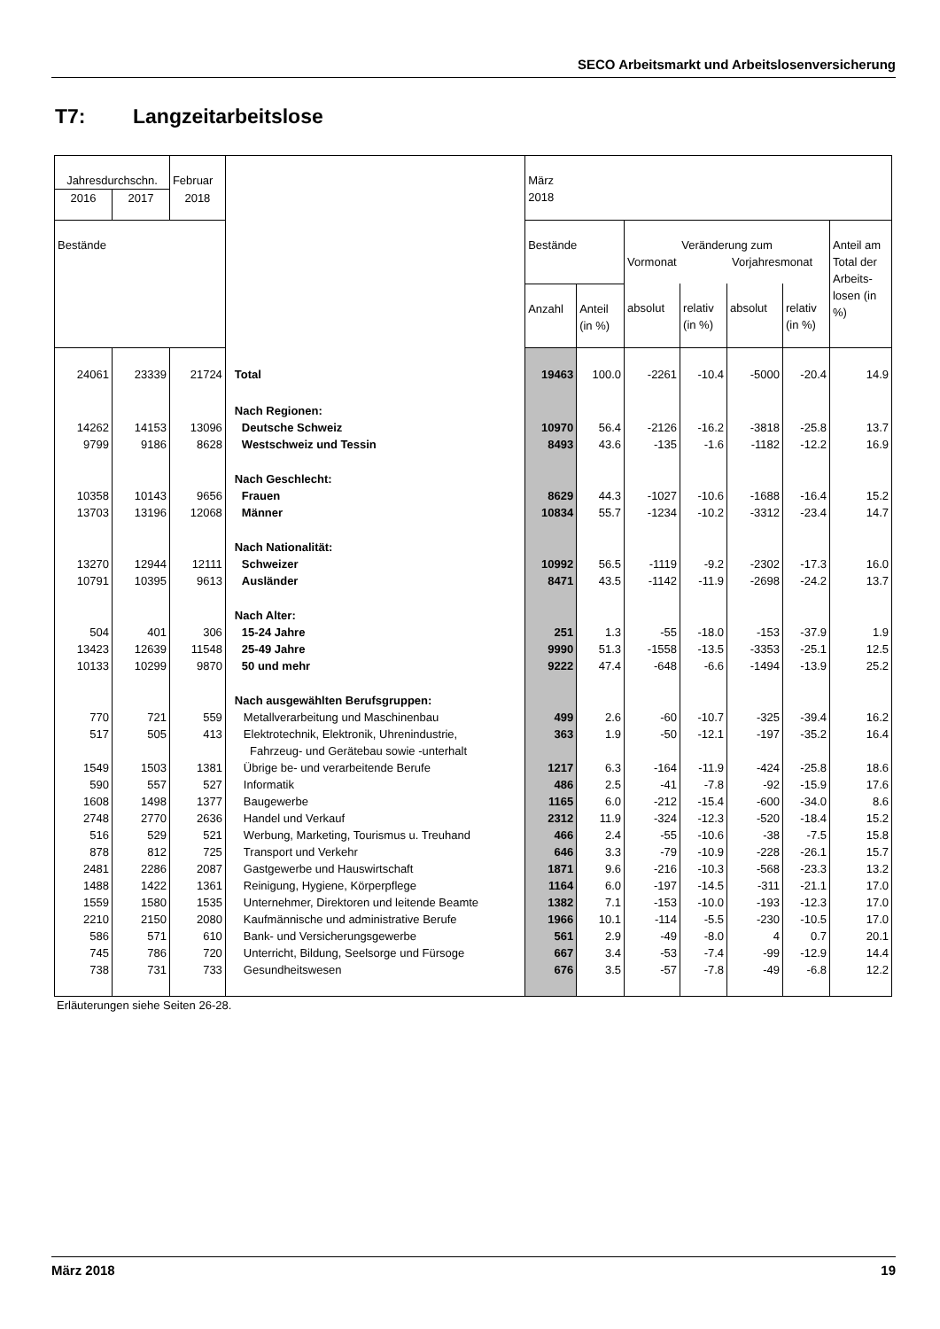SECO Arbeitsmarkt und Arbeitslosenversicherung
T7: Langzeitarbeitslose
| Jahresdurchschn. | | Februar | | März 2018 | | | | | | |
| 2016 | 2017 | 2018 | | | | | | | | |
| Bestände | | | | Bestände | | Veränderung zum Vormonat Vorjahresmonat | | | | Anteil am Total der Arbeits-losen (in %) |
| | | | | Anzahl | Anteil (in %) | absolut | relativ (in %) | absolut | relativ (in %) | |
| 24061 | 23339 | 21724 | Total | 19463 | 100.0 | -2261 | -10.4 | -5000 | -20.4 | 14.9 |
| | | | Nach Regionen: | | | | | | | |
| 14262 | 14153 | 13096 | Deutsche Schweiz | 10970 | 56.4 | -2126 | -16.2 | -3818 | -25.8 | 13.7 |
| 9799 | 9186 | 8628 | Westschweiz und Tessin | 8493 | 43.6 | -135 | -1.6 | -1182 | -12.2 | 16.9 |
| | | | Nach Geschlecht: | | | | | | | |
| 10358 | 10143 | 9656 | Frauen | 8629 | 44.3 | -1027 | -10.6 | -1688 | -16.4 | 15.2 |
| 13703 | 13196 | 12068 | Männer | 10834 | 55.7 | -1234 | -10.2 | -3312 | -23.4 | 14.7 |
| | | | Nach Nationalität: | | | | | | | |
| 13270 | 12944 | 12111 | Schweizer | 10992 | 56.5 | -1119 | -9.2 | -2302 | -17.3 | 16.0 |
| 10791 | 10395 | 9613 | Ausländer | 8471 | 43.5 | -1142 | -11.9 | -2698 | -24.2 | 13.7 |
| | | | Nach Alter: | | | | | | | |
| 504 | 401 | 306 | 15-24 Jahre | 251 | 1.3 | -55 | -18.0 | -153 | -37.9 | 1.9 |
| 13423 | 12639 | 11548 | 25-49 Jahre | 9990 | 51.3 | -1558 | -13.5 | -3353 | -25.1 | 12.5 |
| 10133 | 10299 | 9870 | 50 und mehr | 9222 | 47.4 | -648 | -6.6 | -1494 | -13.9 | 25.2 |
| | | | Nach ausgewählten Berufsgruppen: | | | | | | | |
| 770 | 721 | 559 | Metallverarbeitung und Maschinenbau | 499 | 2.6 | -60 | -10.7 | -325 | -39.4 | 16.2 |
| 517 | 505 | 413 | Elektrotechnik, Elektronik, Uhrenindustrie, Fahrzeug- und Gerätebau sowie -unterhalt | 363 | 1.9 | -50 | -12.1 | -197 | -35.2 | 16.4 |
| 1549 | 1503 | 1381 | Übrige be- und verarbeitende Berufe | 1217 | 6.3 | -164 | -11.9 | -424 | -25.8 | 18.6 |
| 590 | 557 | 527 | Informatik | 486 | 2.5 | -41 | -7.8 | -92 | -15.9 | 17.6 |
| 1608 | 1498 | 1377 | Baugewerbe | 1165 | 6.0 | -212 | -15.4 | -600 | -34.0 | 8.6 |
| 2748 | 2770 | 2636 | Handel und Verkauf | 2312 | 11.9 | -324 | -12.3 | -520 | -18.4 | 15.2 |
| 516 | 529 | 521 | Werbung, Marketing, Tourismus u. Treuhand | 466 | 2.4 | -55 | -10.6 | -38 | -7.5 | 15.8 |
| 878 | 812 | 725 | Transport und Verkehr | 646 | 3.3 | -79 | -10.9 | -228 | -26.1 | 15.7 |
| 2481 | 2286 | 2087 | Gastgewerbe und Hauswirtschaft | 1871 | 9.6 | -216 | -10.3 | -568 | -23.3 | 13.2 |
| 1488 | 1422 | 1361 | Reinigung, Hygiene, Körperpflege | 1164 | 6.0 | -197 | -14.5 | -311 | -21.1 | 17.0 |
| 1559 | 1580 | 1535 | Unternehmer, Direktoren und leitende Beamte | 1382 | 7.1 | -153 | -10.0 | -193 | -12.3 | 17.0 |
| 2210 | 2150 | 2080 | Kaufmännische und administrative Berufe | 1966 | 10.1 | -114 | -5.5 | -230 | -10.5 | 17.0 |
| 586 | 571 | 610 | Bank- und Versicherungsgewerbe | 561 | 2.9 | -49 | -8.0 | 4 | 0.7 | 20.1 |
| 745 | 786 | 720 | Unterricht, Bildung, Seelsorge und Fürsoge | 667 | 3.4 | -53 | -7.4 | -99 | -12.9 | 14.4 |
| 738 | 731 | 733 | Gesundheitswesen | 676 | 3.5 | -57 | -7.8 | -49 | -6.8 | 12.2 |
Erläuterungen siehe Seiten 26-28.
März 2018 19